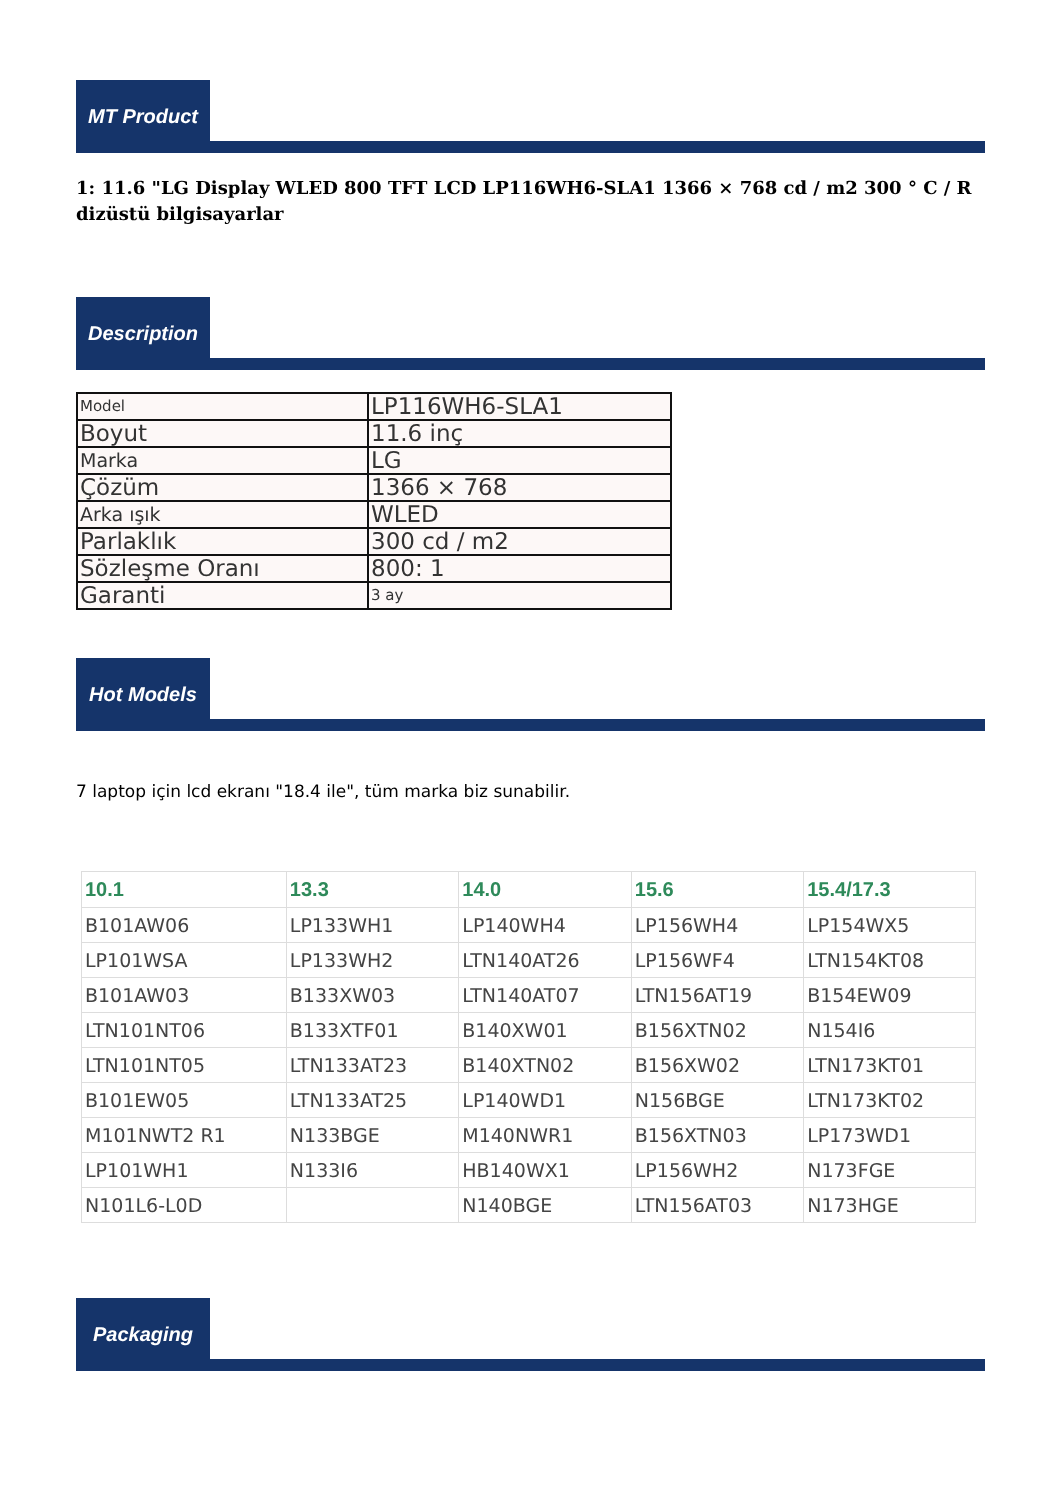MT Product
1: 11.6 "LG Display WLED 800 TFT LCD LP116WH6-SLA1 1366 × 768 cd / m2 300 ° C / R dizüstü bilgisayarlar
Description
| Model | LP116WH6-SLA1 |
| Boyut | 11.6 inç |
| Marka | LG |
| Çözüm | 1366 × 768 |
| Arka ışık | WLED |
| Parlaklık | 300 cd / m2 |
| Sözleşme Oranı | 800: 1 |
| Garanti | 3 ay |
Hot Models
7 laptop için lcd ekranı "18.4 ile", tüm marka biz sunabilir.
| 10.1 | 13.3 | 14.0 | 15.6 | 15.4/17.3 |
| --- | --- | --- | --- | --- |
| B101AW06 | LP133WH1 | LP140WH4 | LP156WH4 | LP154WX5 |
| LP101WSA | LP133WH2 | LTN140AT26 | LP156WF4 | LTN154KT08 |
| B101AW03 | B133XW03 | LTN140AT07 | LTN156AT19 | B154EW09 |
| LTN101NT06 | B133XTF01 | B140XW01 | B156XTN02 | N154I6 |
| LTN101NT05 | LTN133AT23 | B140XTN02 | B156XW02 | LTN173KT01 |
| B101EW05 | LTN133AT25 | LP140WD1 | N156BGE | LTN173KT02 |
| M101NWT2 R1 | N133BGE | M140NWR1 | B156XTN03 | LP173WD1 |
| LP101WH1 | N133I6 | HB140WX1 | LP156WH2 | N173FGE |
| N101L6-L0D | | N140BGE | LTN156AT03 | N173HGE |
Packaging